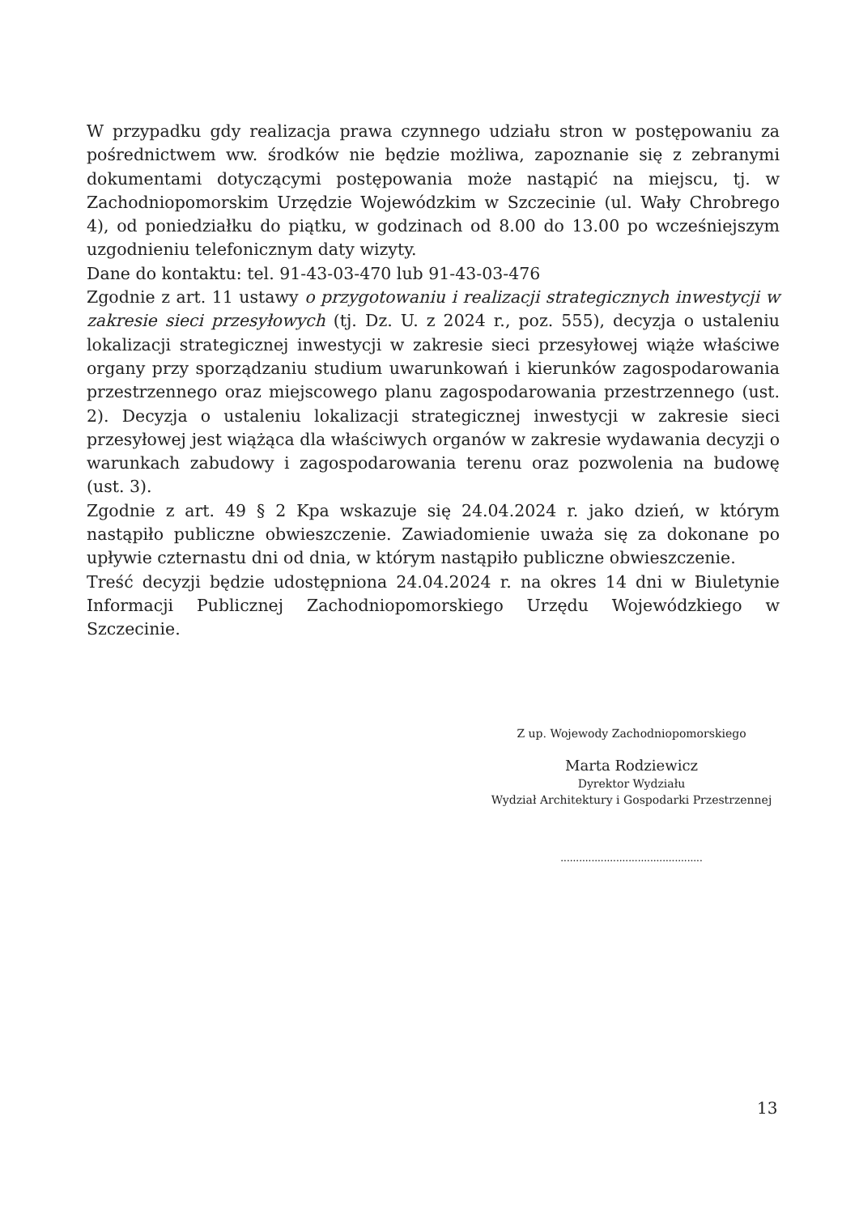W przypadku gdy realizacja prawa czynnego udziału stron w postępowaniu za pośrednictwem ww. środków nie będzie możliwa, zapoznanie się z zebranymi dokumentami dotyczącymi postępowania może nastąpić na miejscu, tj. w Zachodniopomorskim Urzędzie Wojewódzkim w Szczecinie (ul. Wały Chrobrego 4), od poniedziałku do piątku, w godzinach od 8.00 do 13.00 po wcześniejszym uzgodnieniu telefonicznym daty wizyty.
Dane do kontaktu: tel. 91-43-03-470 lub 91-43-03-476
Zgodnie z art. 11 ustawy o przygotowaniu i realizacji strategicznych inwestycji w zakresie sieci przesyłowych (tj. Dz. U. z 2024 r., poz. 555), decyzja o ustaleniu lokalizacji strategicznej inwestycji w zakresie sieci przesyłowej wiąże właściwe organy przy sporządzaniu studium uwarunkowań i kierunków zagospodarowania przestrzennego oraz miejscowego planu zagospodarowania przestrzennego (ust. 2). Decyzja o ustaleniu lokalizacji strategicznej inwestycji w zakresie sieci przesyłowej jest wiążąca dla właściwych organów w zakresie wydawania decyzji o warunkach zabudowy i zagospodarowania terenu oraz pozwolenia na budowę (ust. 3).
Zgodnie z art. 49 § 2 Kpa wskazuje się 24.04.2024 r. jako dzień, w którym nastąpiło publiczne obwieszczenie. Zawiadomienie uważa się za dokonane po upływie czternastu dni od dnia, w którym nastąpiło publiczne obwieszczenie.
Treść decyzji będzie udostępniona 24.04.2024 r. na okres 14 dni w Biuletynie Informacji Publicznej Zachodniopomorskiego Urzędu Wojewódzkiego w Szczecinie.
Z up. Wojewody Zachodniopomorskiego
Marta Rodziewicz
Dyrektor Wydziału
Wydział Architektury i Gospodarki Przestrzennej
..............................................
13